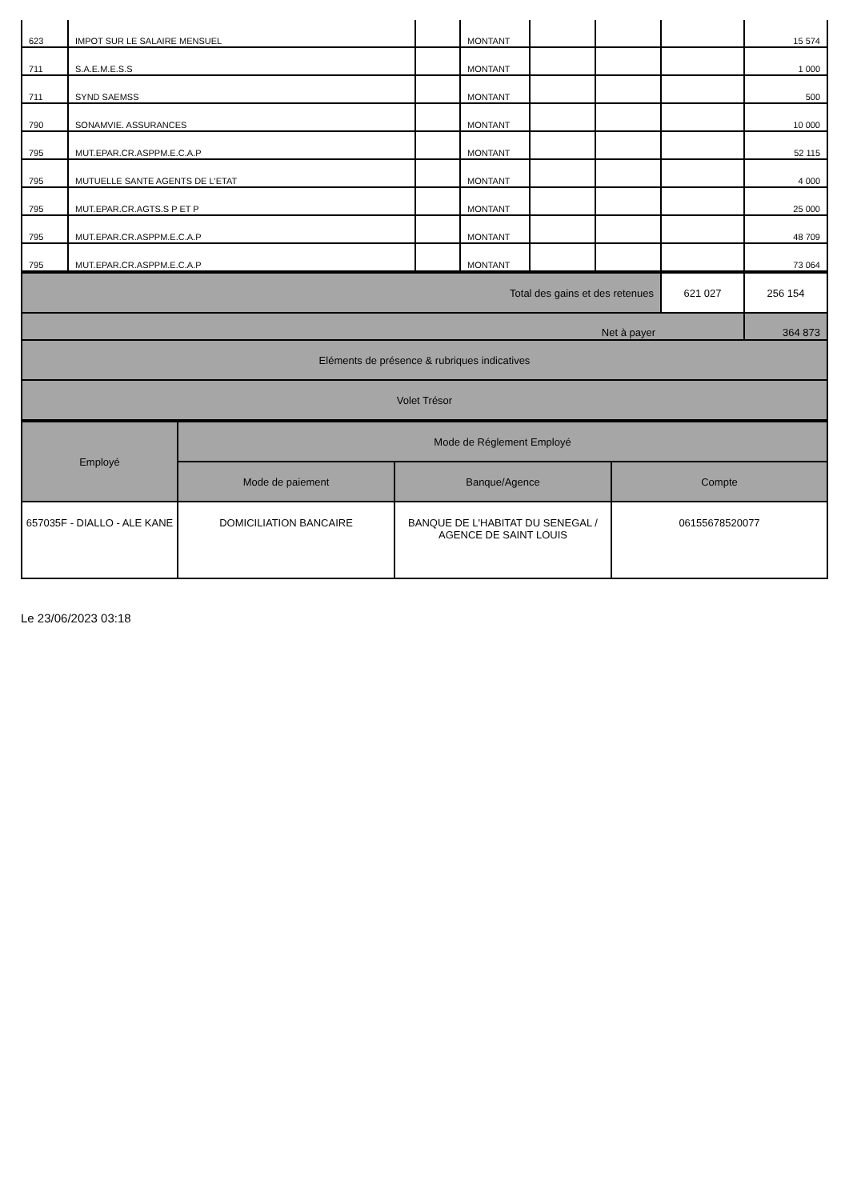| 623 | IMPOT SUR LE SALAIRE MENSUEL | | MONTANT | | | | 15 574 |
| 711 | S.A.E.M.E.S.S | | MONTANT | | | | 1 000 |
| 711 | SYND SAEMSS | | MONTANT | | | | 500 |
| 790 | SONAMVIE. ASSURANCES | | MONTANT | | | | 10 000 |
| 795 | MUT.EPAR.CR.ASPPM.E.C.A.P | | MONTANT | | | | 52 115 |
| 795 | MUTUELLE SANTE AGENTS DE L'ETAT | | MONTANT | | | | 4 000 |
| 795 | MUT.EPAR.CR.AGTS.S P ET P | | MONTANT | | | | 25 000 |
| 795 | MUT.EPAR.CR.ASPPM.E.C.A.P | | MONTANT | | | | 48 709 |
| 795 | MUT.EPAR.CR.ASPPM.E.C.A.P | | MONTANT | | | | 73 064 |
| Total des gains et des retenues | 621 027 | 256 154 |
| Net à payer | | 364 873 |
| Eléments de présence & rubriques indicatives | | |
| Volet Trésor | | |
| Employé | Mode de Réglement Employé | | |
| --- | --- | --- | --- |
| | Mode de paiement | Banque/Agence | Compte |
| 657035F - DIALLO - ALE KANE | DOMICILIATION BANCAIRE | BANQUE DE L'HABITAT DU SENEGAL / AGENCE DE SAINT LOUIS | 06155678520077 |
Le 23/06/2023 03:18